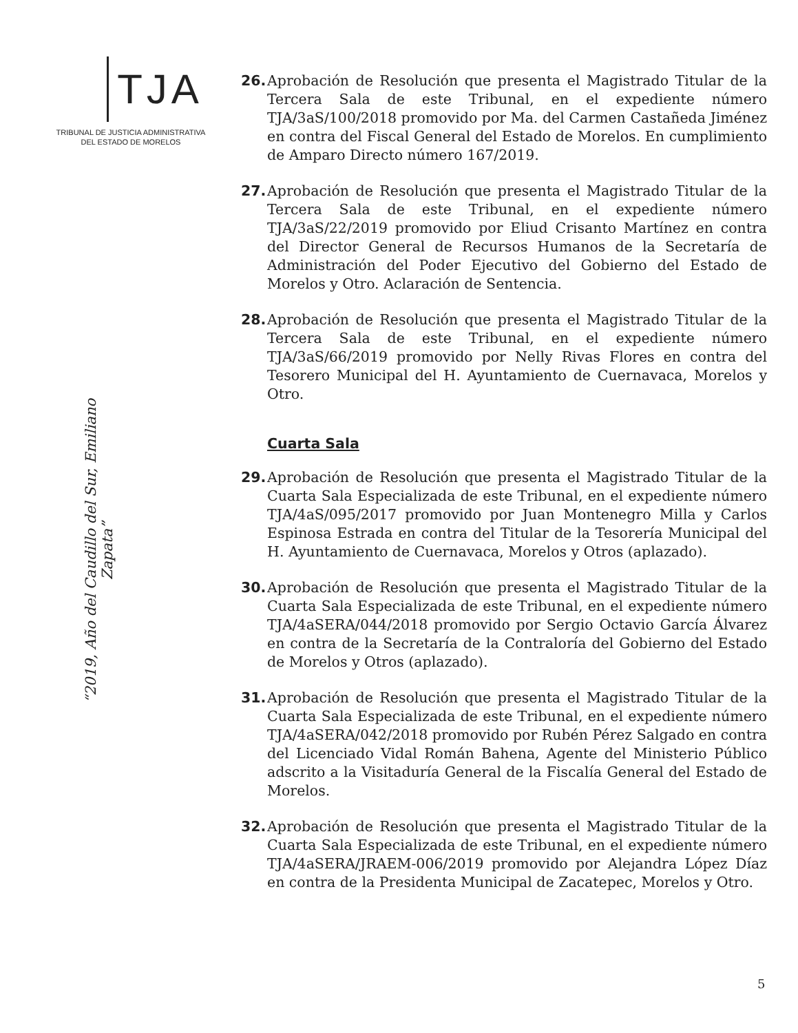TJA
TRIBUNAL DE JUSTICIA ADMINISTRATIVA
DEL ESTADO DE MORELOS
“2019, Año del Caudillo del Sur, Emiliano Zapata”
26. Aprobación de Resolución que presenta el Magistrado Titular de la Tercera Sala de este Tribunal, en el expediente número TJA/3aS/100/2018 promovido por Ma. del Carmen Castañeda Jiménez en contra del Fiscal General del Estado de Morelos. En cumplimiento de Amparo Directo número 167/2019.
27. Aprobación de Resolución que presenta el Magistrado Titular de la Tercera Sala de este Tribunal, en el expediente número TJA/3aS/22/2019 promovido por Eliud Crisanto Martínez en contra del Director General de Recursos Humanos de la Secretaría de Administración del Poder Ejecutivo del Gobierno del Estado de Morelos y Otro. Aclaración de Sentencia.
28. Aprobación de Resolución que presenta el Magistrado Titular de la Tercera Sala de este Tribunal, en el expediente número TJA/3aS/66/2019 promovido por Nelly Rivas Flores en contra del Tesorero Municipal del H. Ayuntamiento de Cuernavaca, Morelos y Otro.
Cuarta Sala
29. Aprobación de Resolución que presenta el Magistrado Titular de la Cuarta Sala Especializada de este Tribunal, en el expediente número TJA/4aS/095/2017 promovido por Juan Montenegro Milla y Carlos Espinosa Estrada en contra del Titular de la Tesorería Municipal del H. Ayuntamiento de Cuernavaca, Morelos y Otros (aplazado).
30. Aprobación de Resolución que presenta el Magistrado Titular de la Cuarta Sala Especializada de este Tribunal, en el expediente número TJA/4aSERA/044/2018 promovido por Sergio Octavio García Álvarez en contra de la Secretaría de la Contraloría del Gobierno del Estado de Morelos y Otros (aplazado).
31. Aprobación de Resolución que presenta el Magistrado Titular de la Cuarta Sala Especializada de este Tribunal, en el expediente número TJA/4aSERA/042/2018 promovido por Rubén Pérez Salgado en contra del Licenciado Vidal Román Bahena, Agente del Ministerio Público adscrito a la Visitaduría General de la Fiscalía General del Estado de Morelos.
32. Aprobación de Resolución que presenta el Magistrado Titular de la Cuarta Sala Especializada de este Tribunal, en el expediente número TJA/4aSERA/JRAEM-006/2019 promovido por Alejandra López Díaz en contra de la Presidenta Municipal de Zacatepec, Morelos y Otro.
5